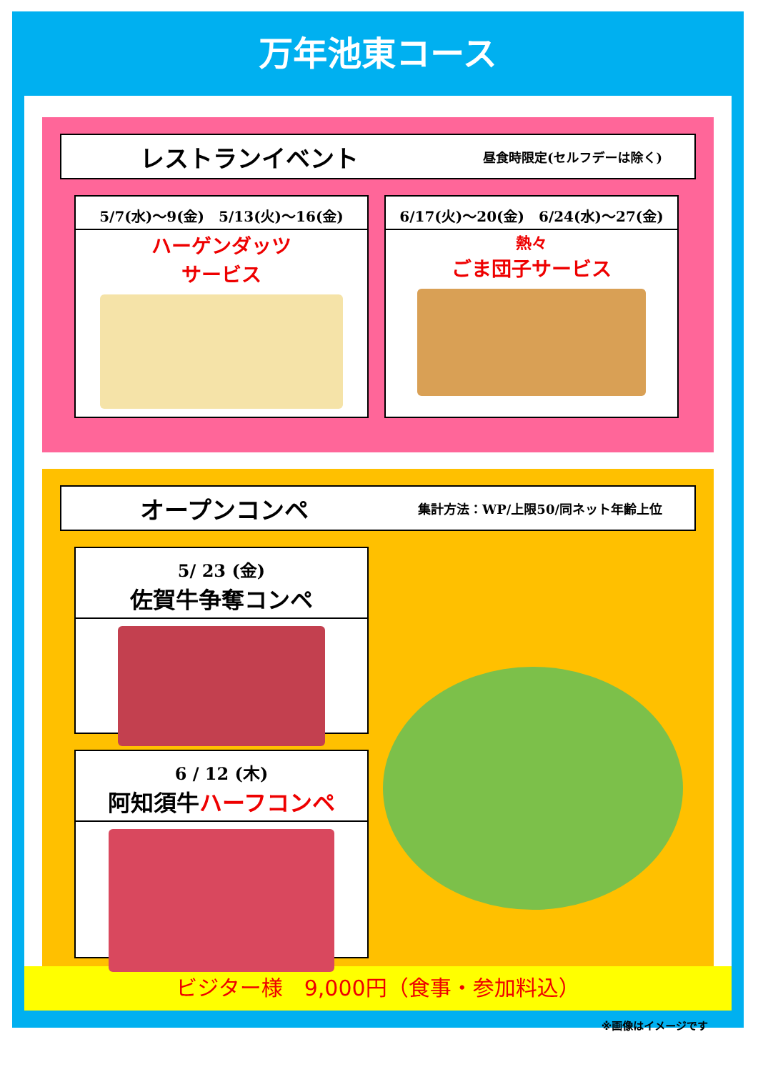万年池東コース
レストランイベント 昼食時限定(セルフデーは除く)
5/7(水)～9(金)　5/13(火)～16(金)
ハーゲンダッツ
サービス
6/17(火)～20(金)　6/24(水)～27(金)
熱々
ごま団子サービス
オープンコンペ 集計方法：WP/上限50/同ネット年齢上位
5/ 23 (金)
佐賀牛争奪コンペ
6 / 12 (木)
阿知須牛ハーフコンペ
ビジター様　9,000円（食事・参加料込）
※画像はイメージです